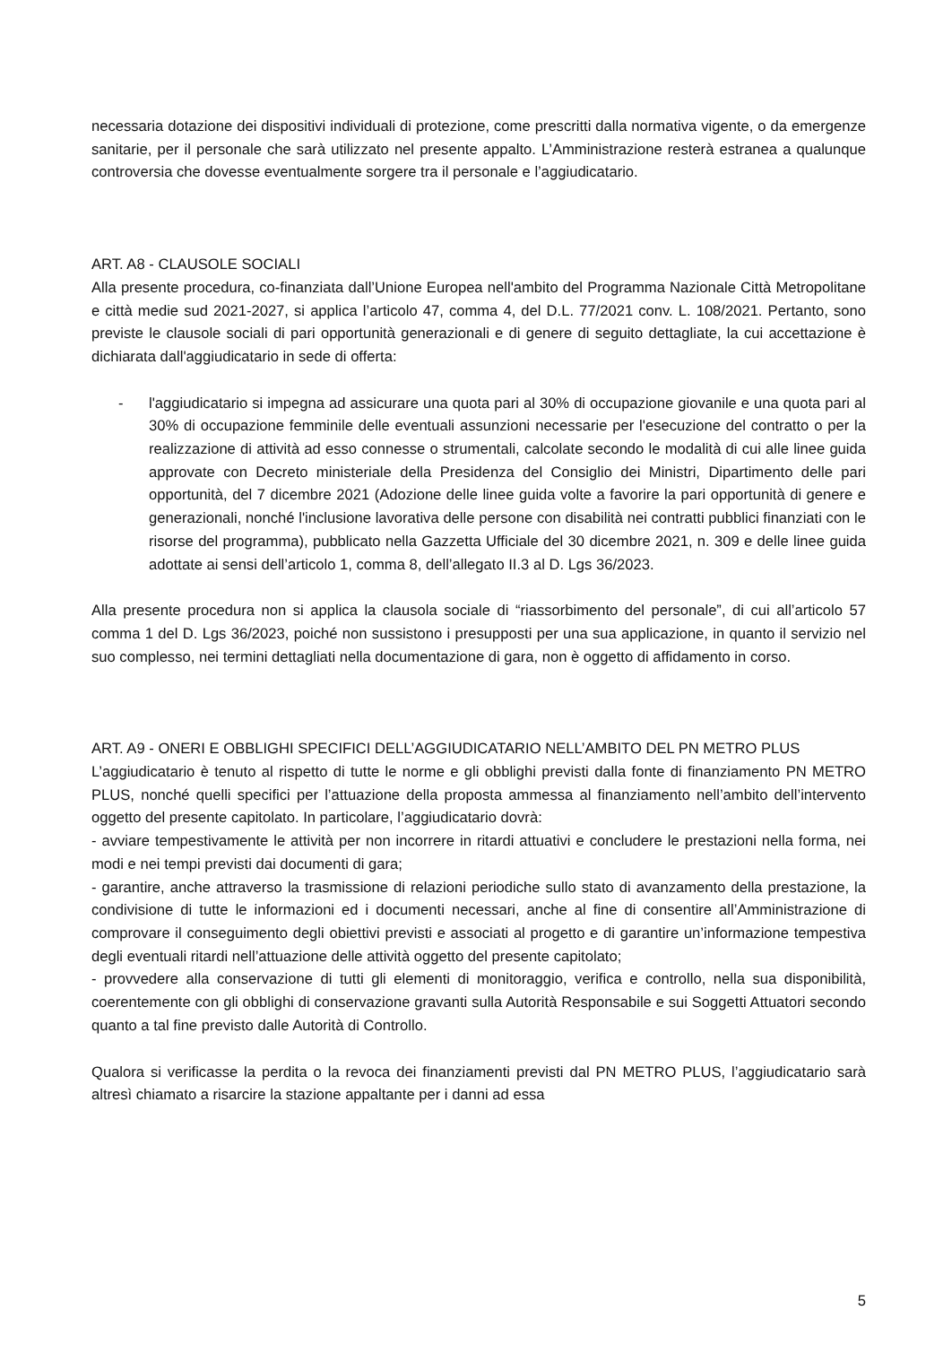necessaria dotazione dei dispositivi individuali di protezione, come prescritti dalla normativa vigente, o da emergenze sanitarie, per il personale che sarà utilizzato nel presente appalto. L’Amministrazione resterà estranea a qualunque controversia che dovesse eventualmente sorgere tra il personale e l’aggiudicatario.
ART. A8 - CLAUSOLE SOCIALI
Alla presente procedura, co-finanziata dall’Unione Europea nell'ambito del Programma Nazionale Città Metropolitane e città medie sud 2021-2027, si applica l’articolo 47, comma 4, del D.L. 77/2021 conv. L. 108/2021. Pertanto, sono previste le clausole sociali di pari opportunità generazionali e di genere di seguito dettagliate, la cui accettazione è dichiarata dall'aggiudicatario in sede di offerta:
- l'aggiudicatario si impegna ad assicurare una quota pari al 30% di occupazione giovanile e una quota pari al 30% di occupazione femminile delle eventuali assunzioni necessarie per l'esecuzione del contratto o per la realizzazione di attività ad esso connesse o strumentali, calcolate secondo le modalità di cui alle linee guida approvate con Decreto ministeriale della Presidenza del Consiglio dei Ministri, Dipartimento delle pari opportunità, del 7 dicembre 2021 (Adozione delle linee guida volte a favorire la pari opportunità di genere e generazionali, nonché l'inclusione lavorativa delle persone con disabilità nei contratti pubblici finanziati con le risorse del programma), pubblicato nella Gazzetta Ufficiale del 30 dicembre 2021, n. 309 e delle linee guida adottate ai sensi dell’articolo 1, comma 8, dell’allegato II.3 al D. Lgs 36/2023.
Alla presente procedura non si applica la clausola sociale di “riassorbimento del personale”, di cui all’articolo 57 comma 1 del D. Lgs 36/2023, poiché non sussistono i presupposti per una sua applicazione, in quanto il servizio nel suo complesso, nei termini dettagliati nella documentazione di gara, non è oggetto di affidamento in corso.
ART. A9 - ONERI E OBBLIGHI SPECIFICI DELL’AGGIUDICATARIO NELL’AMBITO DEL PN METRO PLUS
L’aggiudicatario è tenuto al rispetto di tutte le norme e gli obblighi previsti dalla fonte di finanziamento PN METRO PLUS, nonché quelli specifici per l’attuazione della proposta ammessa al finanziamento nell’ambito dell’intervento oggetto del presente capitolato. In particolare, l’aggiudicatario dovrà:
- avviare tempestivamente le attività per non incorrere in ritardi attuativi e concludere le prestazioni nella forma, nei modi e nei tempi previsti dai documenti di gara;
- garantire, anche attraverso la trasmissione di relazioni periodiche sullo stato di avanzamento della prestazione, la condivisione di tutte le informazioni ed i documenti necessari, anche al fine di consentire all’Amministrazione di comprovare il conseguimento degli obiettivi previsti e associati al progetto e di garantire un’informazione tempestiva degli eventuali ritardi nell’attuazione delle attività oggetto del presente capitolato;
- provvedere alla conservazione di tutti gli elementi di monitoraggio, verifica e controllo, nella sua disponibilità, coerentemente con gli obblighi di conservazione gravanti sulla Autorità Responsabile e sui Soggetti Attuatori secondo quanto a tal fine previsto dalle Autorità di Controllo.
Qualora si verificasse la perdita o la revoca dei finanziamenti previsti dal PN METRO PLUS, l’aggiudicatario sarà altresì chiamato a risarcire la stazione appaltante per i danni ad essa
5